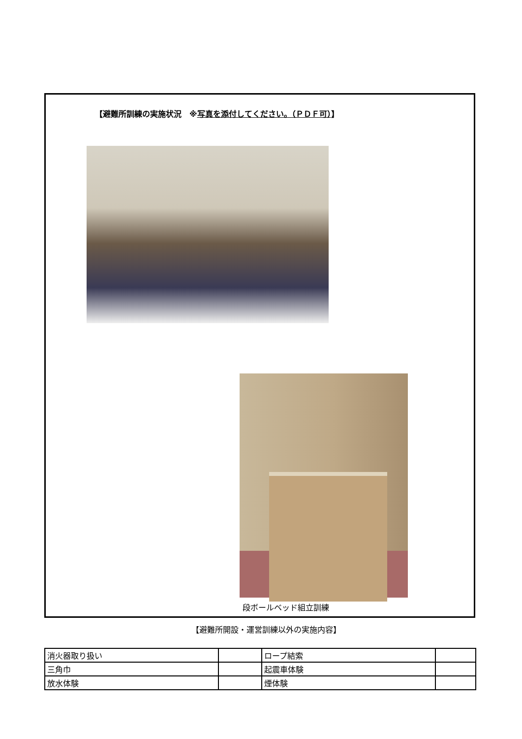【避難所訓練の実施状況　※写真を添付してください。（ＰＤＦ可）】
段ボールベッド組立訓練
【避難所開設・運営訓練以外の実施内容】
| 消火器取り扱い | | ロープ結索 | |
| 三角巾 | | 起震車体験 | |
| 放水体験 | | 煙体験 | |